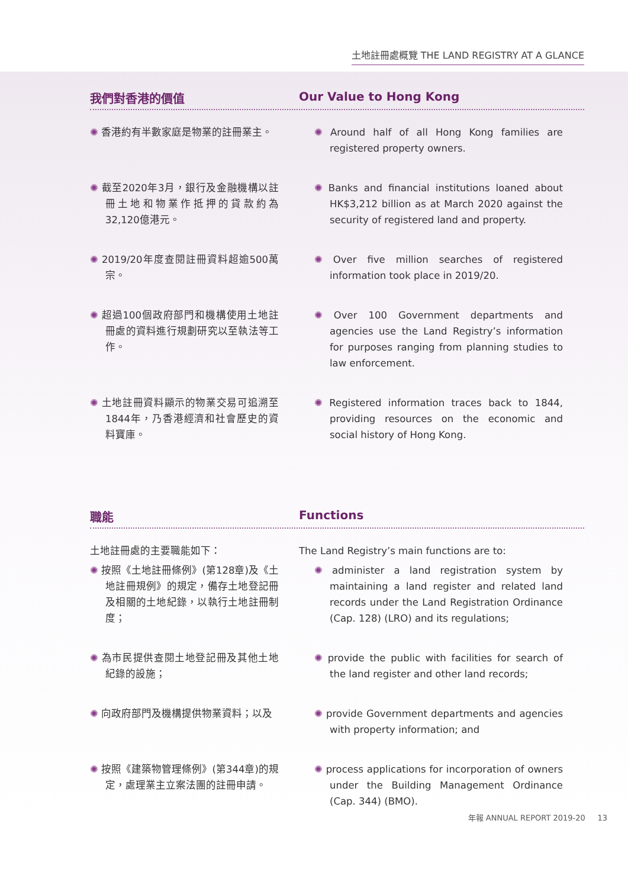土地註冊處概覽 THE LAND REGISTRY AT A GLANCE
我們對香港的價值 Our Value to Hong Kong
✺ 香港約有半數家庭是物業的註冊業主。
✺ Around half of all Hong Kong families are registered property owners.
✺ 截至2020年3月，銀行及金融機構以註冊土地和物業作抵押的貸款約為32,120億港元。
✺ Banks and financial institutions loaned about HK$3,212 billion as at March 2020 against the security of registered land and property.
✺ 2019/20年度查閱註冊資料超逾500萬宗。
✺ Over five million searches of registered information took place in 2019/20.
✺ 超過100個政府部門和機構使用土地註冊處的資料進行規劃研究以至執法等工作。
✺ Over 100 Government departments and agencies use the Land Registry’s information for purposes ranging from planning studies to law enforcement.
✺ 土地註冊資料顯示的物業交易可追溯至1844年，乃香港經濟和社會歷史的資料寶庫。
✺ Registered information traces back to 1844, providing resources on the economic and social history of Hong Kong.
職能 Functions
土地註冊處的主要職能如下： The Land Registry’s main functions are to:
✺ 按照《土地註冊條例》(第128章)及《土地註冊規例》的規定，備存土地登記冊及相關的土地紀錄，以執行土地註冊制度；
✺ administer a land registration system by maintaining a land register and related land records under the Land Registration Ordinance (Cap. 128) (LRO) and its regulations;
✺ 為市民提供查閱土地登記冊及其他土地紀錄的設施；
✺ provide the public with facilities for search of the land register and other land records;
✺ 向政府部門及機構提供物業資料；以及
✺ provide Government departments and agencies with property information; and
✺ 按照《建築物管理條例》(第344章)的規定，處理業主立案法團的註冊申請。
✺ process applications for incorporation of owners under the Building Management Ordinance (Cap. 344) (BMO).
年報 ANNUAL REPORT 2019-20 13